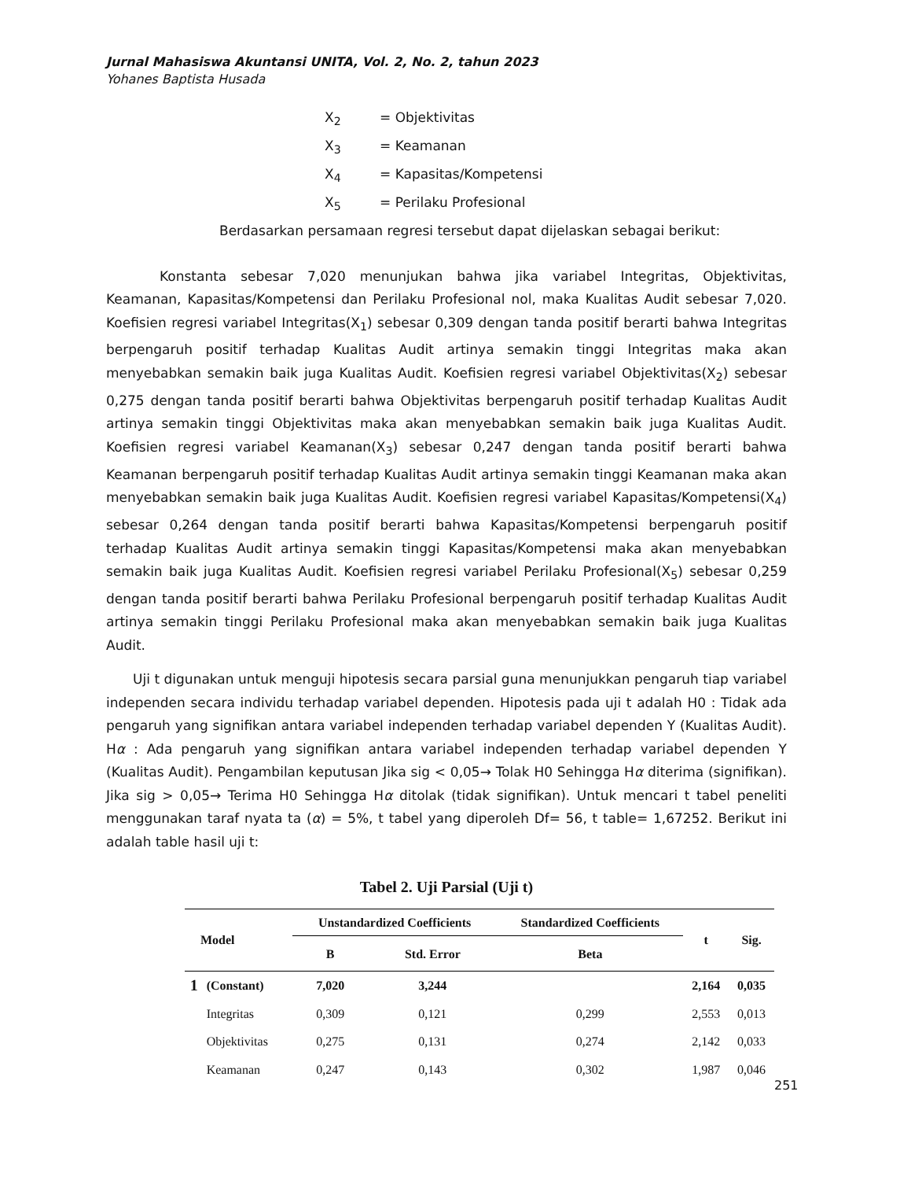Jurnal Mahasiswa Akuntansi UNITA, Vol. 2, No. 2, tahun 2023
Yohanes Baptista Husada
X<sub>2</sub> = Objektivitas
X<sub>3</sub> = Keamanan
X<sub>4</sub> = Kapasitas/Kompetensi
X<sub>5</sub> = Perilaku Profesional
Berdasarkan persamaan regresi tersebut dapat dijelaskan sebagai berikut:
Konstanta sebesar 7,020 menunjukan bahwa jika variabel Integritas, Objektivitas, Keamanan, Kapasitas/Kompetensi dan Perilaku Profesional nol, maka Kualitas Audit sebesar 7,020. Koefisien regresi variabel Integritas(X<sub>1</sub>) sebesar 0,309 dengan tanda positif berarti bahwa Integritas berpengaruh positif terhadap Kualitas Audit artinya semakin tinggi Integritas maka akan menyebabkan semakin baik juga Kualitas Audit. Koefisien regresi variabel Objektivitas(X<sub>2</sub>) sebesar 0,275 dengan tanda positif berarti bahwa Objektivitas berpengaruh positif terhadap Kualitas Audit artinya semakin tinggi Objektivitas maka akan menyebabkan semakin baik juga Kualitas Audit. Koefisien regresi variabel Keamanan(X<sub>3</sub>) sebesar 0,247 dengan tanda positif berarti bahwa Keamanan berpengaruh positif terhadap Kualitas Audit artinya semakin tinggi Keamanan maka akan menyebabkan semakin baik juga Kualitas Audit. Koefisien regresi variabel Kapasitas/Kompetensi(X<sub>4</sub>) sebesar 0,264 dengan tanda positif berarti bahwa Kapasitas/Kompetensi berpengaruh positif terhadap Kualitas Audit artinya semakin tinggi Kapasitas/Kompetensi maka akan menyebabkan semakin baik juga Kualitas Audit. Koefisien regresi variabel Perilaku Profesional(X<sub>5</sub>) sebesar 0,259 dengan tanda positif berarti bahwa Perilaku Profesional berpengaruh positif terhadap Kualitas Audit artinya semakin tinggi Perilaku Profesional maka akan menyebabkan semakin baik juga Kualitas Audit.
Uji t digunakan untuk menguji hipotesis secara parsial guna menunjukkan pengaruh tiap variabel independen secara individu terhadap variabel dependen. Hipotesis pada uji t adalah H0 : Tidak ada pengaruh yang signifikan antara variabel independen terhadap variabel dependen Y (Kualitas Audit). Hα : Ada pengaruh yang signifikan antara variabel independen terhadap variabel dependen Y (Kualitas Audit). Pengambilan keputusan Jika sig < 0,05→ Tolak H0 Sehingga Hα diterima (signifikan). Jika sig > 0,05→ Terima H0 Sehingga Hα ditolak (tidak signifikan). Untuk mencari t tabel peneliti menggunakan taraf nyata ta (α) = 5%, t tabel yang diperoleh Df= 56, t table= 1,67252. Berikut ini adalah table hasil uji t:
Tabel 2. Uji Parsial (Uji t)
| Model | | Unstandardized Coefficients | | Standardized Coefficients | t | Sig. |
| --- | --- | --- | --- | --- | --- | --- |
| | | B | Std. Error | Beta | | |
| 1 | (Constant) | 7,020 | 3,244 | | 2,164 | 0,035 |
| | Integritas | 0,309 | 0,121 | 0,299 | 2,553 | 0,013 |
| | Objektivitas | 0,275 | 0,131 | 0,274 | 2,142 | 0,033 |
| | Keamanan | 0,247 | 0,143 | 0,302 | 1,987 | 0,046 |
251